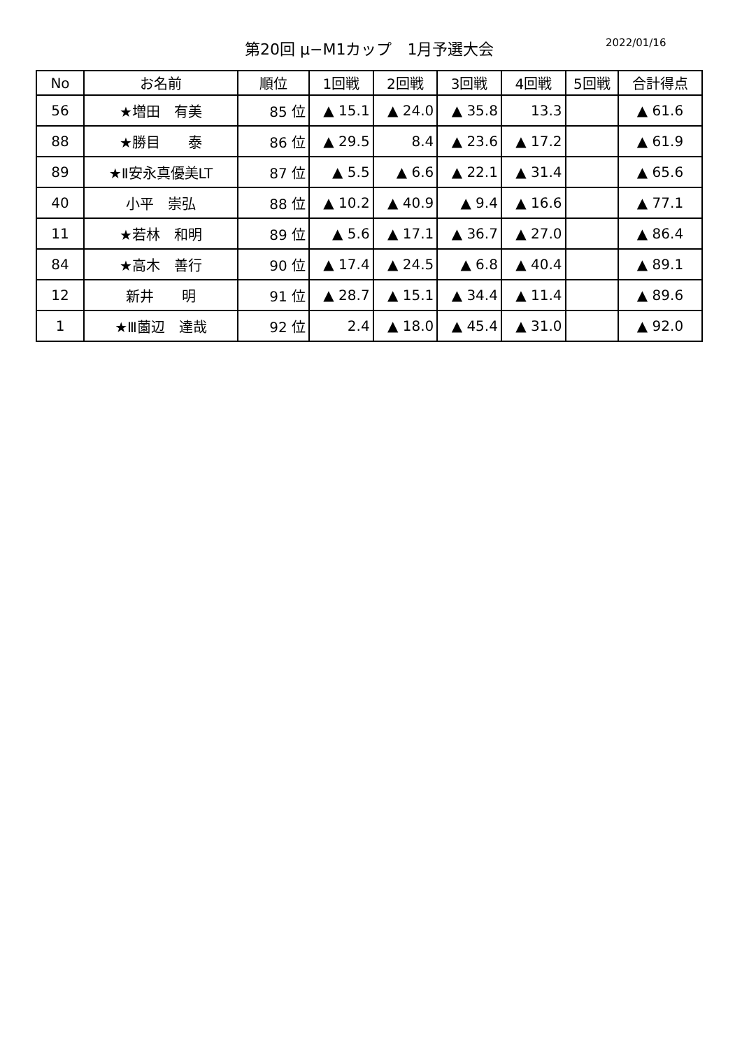第20回 μ−M1カップ　1月予選大会 2022/01/16
| No | お名前 | 順位 | 1回戦 | 2回戦 | 3回戦 | 4回戦 | 5回戦 | 合計得点 |
| --- | --- | --- | --- | --- | --- | --- | --- | --- |
| 56 | ★増田 有美 | 85 位 | ▲ 15.1 | ▲ 24.0 | ▲ 35.8 | 13.3 | | ▲ 61.6 |
| 88 | ★勝目 泰 | 86 位 | ▲ 29.5 | 8.4 | ▲ 23.6 | ▲ 17.2 | | ▲ 61.9 |
| 89 | ★Ⅱ安永真優美LT | 87 位 | ▲ 5.5 | ▲ 6.6 | ▲ 22.1 | ▲ 31.4 | | ▲ 65.6 |
| 40 | 小平 崇弘 | 88 位 | ▲ 10.2 | ▲ 40.9 | ▲ 9.4 | ▲ 16.6 | | ▲ 77.1 |
| 11 | ★若林 和明 | 89 位 | ▲ 5.6 | ▲ 17.1 | ▲ 36.7 | ▲ 27.0 | | ▲ 86.4 |
| 84 | ★高木 善行 | 90 位 | ▲ 17.4 | ▲ 24.5 | ▲ 6.8 | ▲ 40.4 | | ▲ 89.1 |
| 12 | 新井 明 | 91 位 | ▲ 28.7 | ▲ 15.1 | ▲ 34.4 | ▲ 11.4 | | ▲ 89.6 |
| 1 | ★Ⅲ薗辺 達哉 | 92 位 | 2.4 | ▲ 18.0 | ▲ 45.4 | ▲ 31.0 | | ▲ 92.0 |